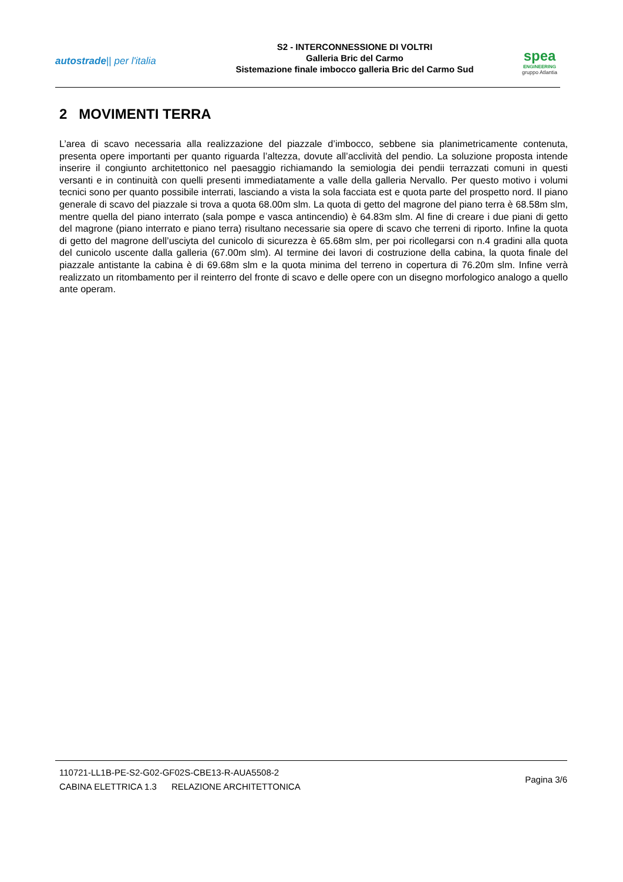autostrade|| per l'italia
S2 - INTERCONNESSIONE DI VOLTRI
Galleria Bric del Carmo
Sistemazione finale imbocco galleria Bric del Carmo Sud
spea
ENGINEERING
gruppo Atlantia
2 MOVIMENTI TERRA
L’area di scavo necessaria alla realizzazione del piazzale d’imbocco, sebbene sia planimetricamente contenuta, presenta opere importanti per quanto riguarda l’altezza, dovute all’acclività del pendio. La soluzione proposta intende inserire il congiunto architettonico nel paesaggio richiamando la semiologia dei pendii terrazzati comuni in questi versanti e in continuità con quelli presenti immediatamente a valle della galleria Nervallo. Per questo motivo i volumi tecnici sono per quanto possibile interrati, lasciando a vista la sola facciata est e quota parte del prospetto nord. Il piano generale di scavo del piazzale si trova a quota 68.00m slm. La quota di getto del magrone del piano terra è 68.58m slm, mentre quella del piano interrato (sala pompe e vasca antincendio) è 64.83m slm. Al fine di creare i due piani di getto del magrone (piano interrato e piano terra) risultano necessarie sia opere di scavo che terreni di riporto. Infine la quota di getto del magrone dell’usciyta del cunicolo di sicurezza è 65.68m slm, per poi ricollegarsi con n.4 gradini alla quota del cunicolo uscente dalla galleria (67.00m slm). Al termine dei lavori di costruzione della cabina, la quota finale del piazzale antistante la cabina è di 69.68m slm e la quota minima del terreno in copertura di 76.20m slm. Infine verrà realizzato un ritombamento per il reinterro del fronte di scavo e delle opere con un disegno morfologico analogo a quello ante operam.
110721-LL1B-PE-S2-G02-GF02S-CBE13-R-AUA5508-2
CABINA ELETTRICA 1.3 RELAZIONE ARCHITETTONICA
Pagina 3/6